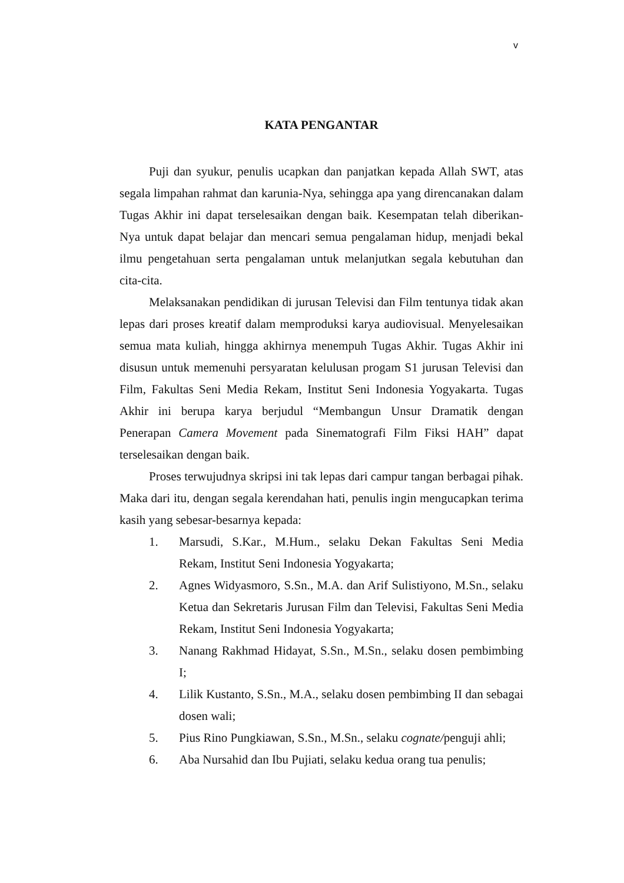v
KATA PENGANTAR
Puji dan syukur, penulis ucapkan dan panjatkan kepada Allah SWT, atas segala limpahan rahmat dan karunia-Nya, sehingga apa yang direncanakan dalam Tugas Akhir ini dapat terselesaikan dengan baik. Kesempatan telah diberikan-Nya untuk dapat belajar dan mencari semua pengalaman hidup, menjadi bekal ilmu pengetahuan serta pengalaman untuk melanjutkan segala kebutuhan dan cita-cita.
Melaksanakan pendidikan di jurusan Televisi dan Film tentunya tidak akan lepas dari proses kreatif dalam memproduksi karya audiovisual. Menyelesaikan semua mata kuliah, hingga akhirnya menempuh Tugas Akhir. Tugas Akhir ini disusun untuk memenuhi persyaratan kelulusan progam S1 jurusan Televisi dan Film, Fakultas Seni Media Rekam, Institut Seni Indonesia Yogyakarta. Tugas Akhir ini berupa karya berjudul “Membangun Unsur Dramatik dengan Penerapan Camera Movement pada Sinematografi Film Fiksi HAH” dapat terselesaikan dengan baik.
Proses terwujudnya skripsi ini tak lepas dari campur tangan berbagai pihak. Maka dari itu, dengan segala kerendahan hati, penulis ingin mengucapkan terima kasih yang sebesar-besarnya kepada:
1. Marsudi, S.Kar., M.Hum., selaku Dekan Fakultas Seni Media Rekam, Institut Seni Indonesia Yogyakarta;
2. Agnes Widyasmoro, S.Sn., M.A. dan Arif Sulistiyono, M.Sn., selaku Ketua dan Sekretaris Jurusan Film dan Televisi, Fakultas Seni Media Rekam, Institut Seni Indonesia Yogyakarta;
3. Nanang Rakhmad Hidayat, S.Sn., M.Sn., selaku dosen pembimbing I;
4. Lilik Kustanto, S.Sn., M.A., selaku dosen pembimbing II dan sebagai dosen wali;
5. Pius Rino Pungkiawan, S.Sn., M.Sn., selaku cognate/penguji ahli;
6. Aba Nursahid dan Ibu Pujiati, selaku kedua orang tua penulis;